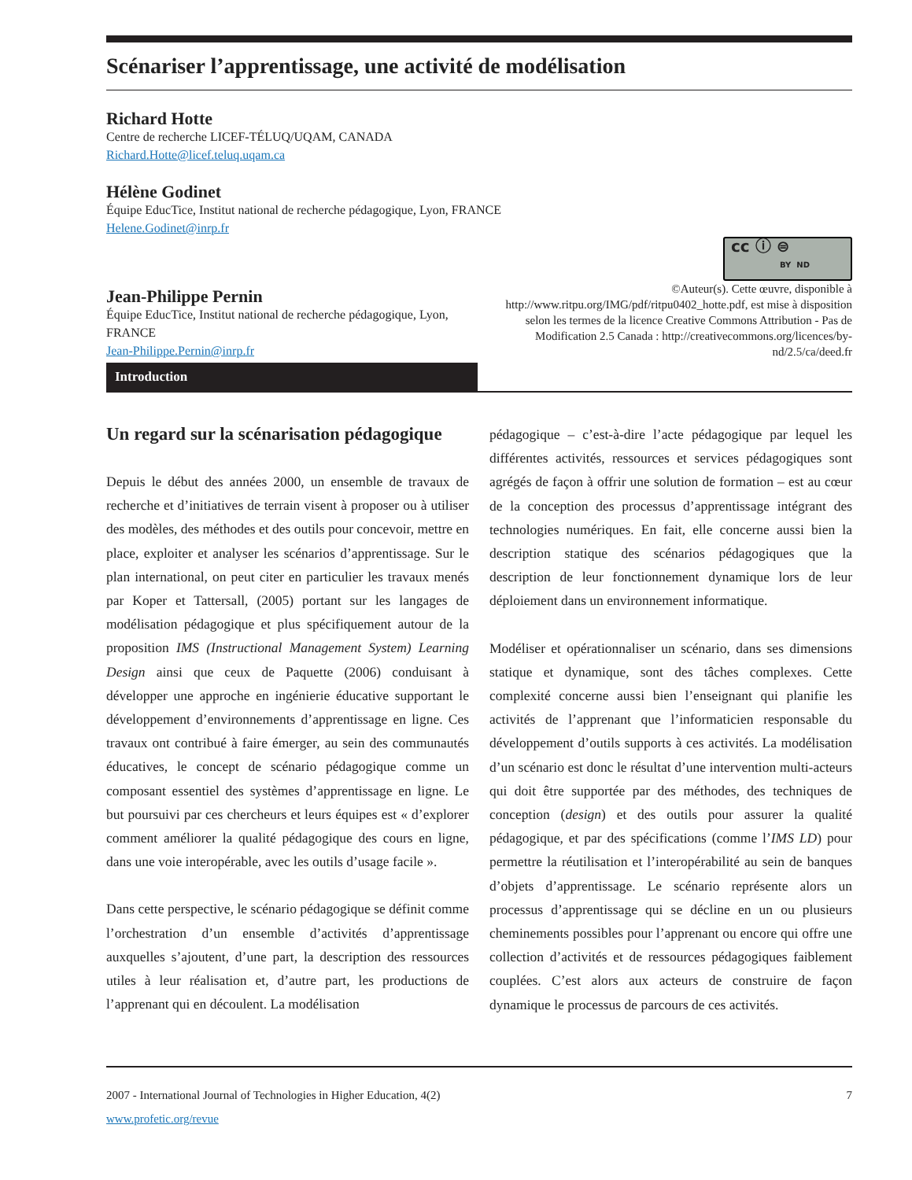Scénariser l’apprentissage, une activité de modélisation
Richard Hotte
Centre de recherche LICEF-TÉLUQ/UQAM, CANADA
Richard.Hotte@licef.teluq.uqam.ca
Hélène Godinet
Équipe EducTice, Institut national de recherche pédagogique, Lyon, FRANCE
Helene.Godinet@inrp.fr
Jean-Philippe Pernin
Équipe EducTice, Institut national de recherche pédagogique, Lyon, FRANCE
Jean-Philippe.Pernin@inrp.fr
cc ⓘ ⊜
BY ND
©Auteur(s). Cette œuvre, disponible à http://www.ritpu.org/IMG/pdf/ritpu0402_hotte.pdf, est mise à disposition selon les termes de la licence Creative Commons Attribution - Pas de Modification 2.5 Canada : http://creativecommons.org/licences/by-nd/2.5/ca/deed.fr
Introduction
Un regard sur la scénarisation pédagogique
Depuis le début des années 2000, un ensemble de travaux de recherche et d’initiatives de terrain visent à proposer ou à utiliser des modèles, des méthodes et des outils pour concevoir, mettre en place, exploiter et analyser les scénarios d’apprentissage. Sur le plan international, on peut citer en particulier les travaux menés par Koper et Tattersall, (2005) portant sur les langages de modélisation pédagogique et plus spécifiquement autour de la proposition IMS (Instructional Management System) Learning Design ainsi que ceux de Paquette (2006) conduisant à développer une approche en ingénierie éducative supportant le développement d’environnements d’apprentissage en ligne. Ces travaux ont contribué à faire émerger, au sein des communautés éducatives, le concept de scénario pédagogique comme un composant essentiel des systèmes d’apprentissage en ligne. Le but poursuivi par ces chercheurs et leurs équipes est « d’explorer comment améliorer la qualité pédagogique des cours en ligne, dans une voie interopérable, avec les outils d’usage facile ».
Dans cette perspective, le scénario pédagogique se définit comme l’orchestration d’un ensemble d’activités d’apprentissage auxquelles s’ajoutent, d’une part, la description des ressources utiles à leur réalisation et, d’autre part, les productions de l’apprenant qui en découlent. La modélisation
pédagogique – c’est-à-dire l’acte pédagogique par lequel les différentes activités, ressources et services pédagogiques sont agrégés de façon à offrir une solution de formation – est au cœur de la conception des processus d’apprentissage intégrant des technologies numériques. En fait, elle concerne aussi bien la description statique des scénarios pédagogiques que la description de leur fonctionnement dynamique lors de leur déploiement dans un environnement informatique.
Modéliser et opérationnaliser un scénario, dans ses dimensions statique et dynamique, sont des tâches complexes. Cette complexité concerne aussi bien l’enseignant qui planifie les activités de l’apprenant que l’informaticien responsable du développement d’outils supports à ces activités. La modélisation d’un scénario est donc le résultat d’une intervention multi-acteurs qui doit être supportée par des méthodes, des techniques de conception (design) et des outils pour assurer la qualité pédagogique, et par des spécifications (comme l’IMS LD) pour permettre la réutilisation et l’interopérabilité au sein de banques d’objets d’apprentissage. Le scénario représente alors un processus d’apprentissage qui se décline en un ou plusieurs cheminements possibles pour l’apprenant ou encore qui offre une collection d’activités et de ressources pédagogiques faiblement couplées. C’est alors aux acteurs de construire de façon dynamique le processus de parcours de ces activités.
2007 - International Journal of Technologies in Higher Education, 4(2) 7
www.profetic.org/revue